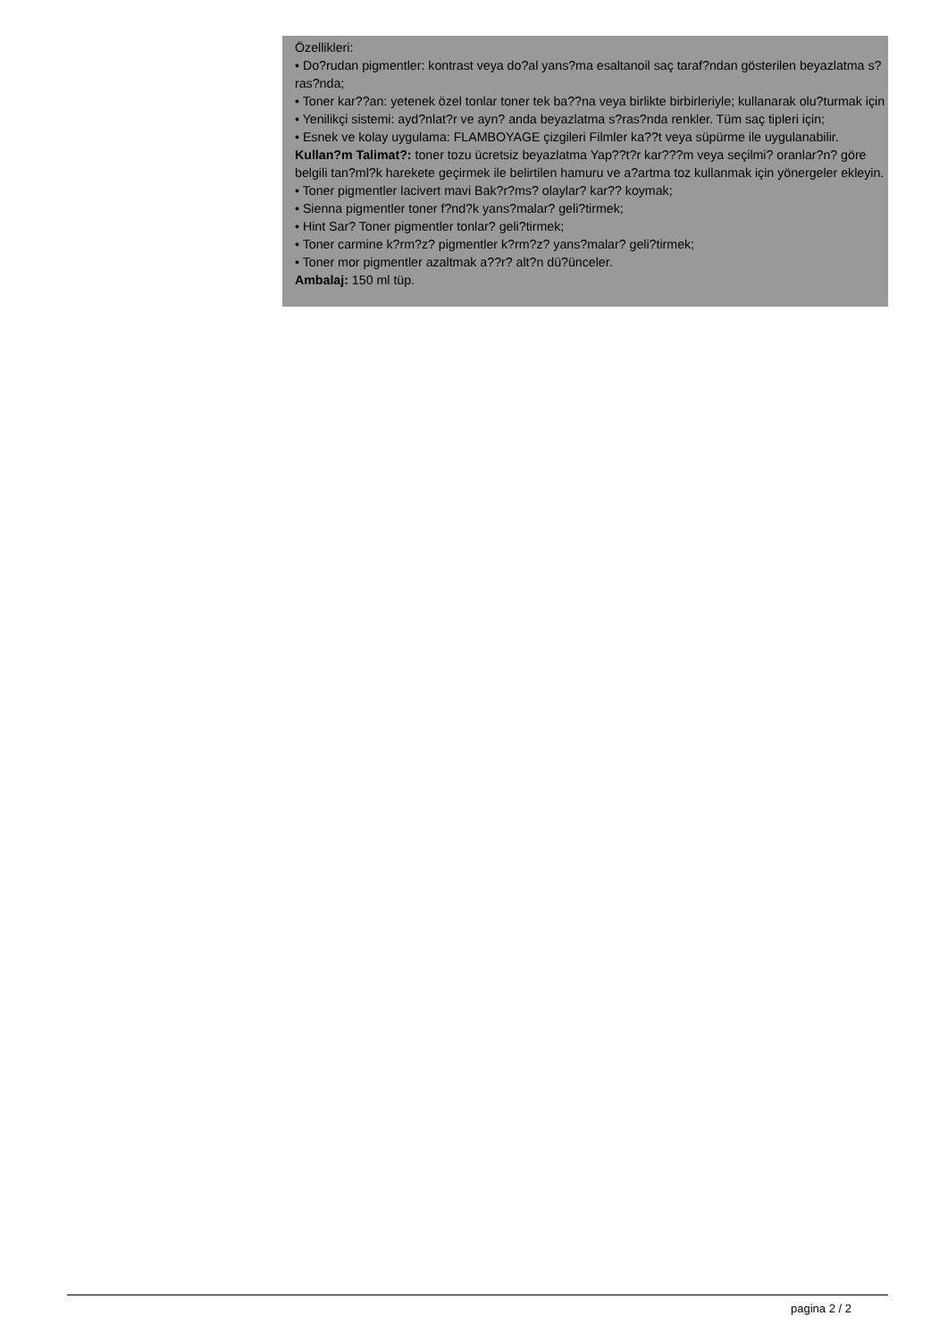Özellikleri:
• Do?rudan pigmentler: kontrast veya do?al yans?ma esaltanoil saç taraf?ndan gösterilen beyazlatma s?ras?nda;
• Toner kar??an: yetenek özel tonlar toner tek ba??na veya birlikte birbirleriyle; kullanarak olu?turmak için
• Yenilikçi sistemi: ayd?nlat?r ve ayn? anda beyazlatma s?ras?nda renkler. Tüm saç tipleri için;
• Esnek ve kolay uygulama: FLAMBOYAGE çizgileri Filmler ka??t veya süpürme ile uygulanabilir.
Kullan?m Talimat?: toner tozu ücretsiz beyazlatma Yap??t?r kar???m veya seçilmi? oranlar?n? göre belgili tan?ml?k harekete geçirmek ile belirtilen hamuru ve a?artma toz kullanmak için yönergeler ekleyin.
• Toner pigmentler lacivert mavi Bak?r?ms? olaylar? kar?? koymak;
• Sienna pigmentler toner f?nd?k yans?malar? geli?tirmek;
• Hint Sar? Toner pigmentler tonlar? geli?tirmek;
• Toner carmine k?rm?z? pigmentler k?rm?z? yans?malar? geli?tirmek;
• Toner mor pigmentler azaltmak a??r? alt?n dü?ünceler.
Ambalaj: 150 ml tüp.
pagina 2 / 2